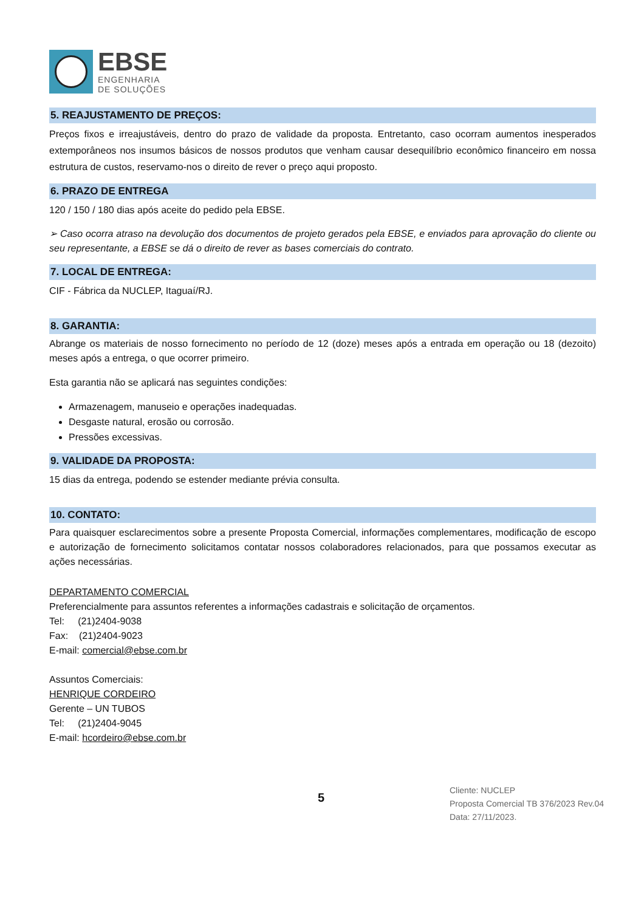EBSE
ENGENHARIA
DE SOLUÇÕES
5. REAJUSTAMENTO DE PREÇOS:
Preços fixos e irreajustáveis, dentro do prazo de validade da proposta. Entretanto, caso ocorram aumentos inesperados extemporâneos nos insumos básicos de nossos produtos que venham causar desequilíbrio econômico financeiro em nossa estrutura de custos, reservamo-nos o direito de rever o preço aqui proposto.
6. PRAZO DE ENTREGA
120 / 150 / 180 dias após aceite do pedido pela EBSE.
➢ Caso ocorra atraso na devolução dos documentos de projeto gerados pela EBSE, e enviados para aprovação do cliente ou seu representante, a EBSE se dá o direito de rever as bases comerciais do contrato.
7. LOCAL DE ENTREGA:
CIF - Fábrica da NUCLEP, Itaguaí/RJ.
8. GARANTIA:
Abrange os materiais de nosso fornecimento no período de 12 (doze) meses após a entrada em operação ou 18 (dezoito) meses após a entrega, o que ocorrer primeiro.
Esta garantia não se aplicará nas seguintes condições:
Armazenagem, manuseio e operações inadequadas.
Desgaste natural, erosão ou corrosão.
Pressões excessivas.
9. VALIDADE DA PROPOSTA:
15 dias da entrega, podendo se estender mediante prévia consulta.
10. CONTATO:
Para quaisquer esclarecimentos sobre a presente Proposta Comercial, informações complementares, modificação de escopo e autorização de fornecimento solicitamos contatar nossos colaboradores relacionados, para que possamos executar as ações necessárias.
DEPARTAMENTO COMERCIAL
Preferencialmente para assuntos referentes a informações cadastrais e solicitação de orçamentos.
Tel: (21)2404-9038
Fax: (21)2404-9023
E-mail: comercial@ebse.com.br
Assuntos Comerciais:
HENRIQUE CORDEIRO
Gerente – UN TUBOS
Tel: (21)2404-9045
E-mail: hcordeiro@ebse.com.br
5
Cliente: NUCLEP
Proposta Comercial TB 376/2023 Rev.04
Data: 27/11/2023.